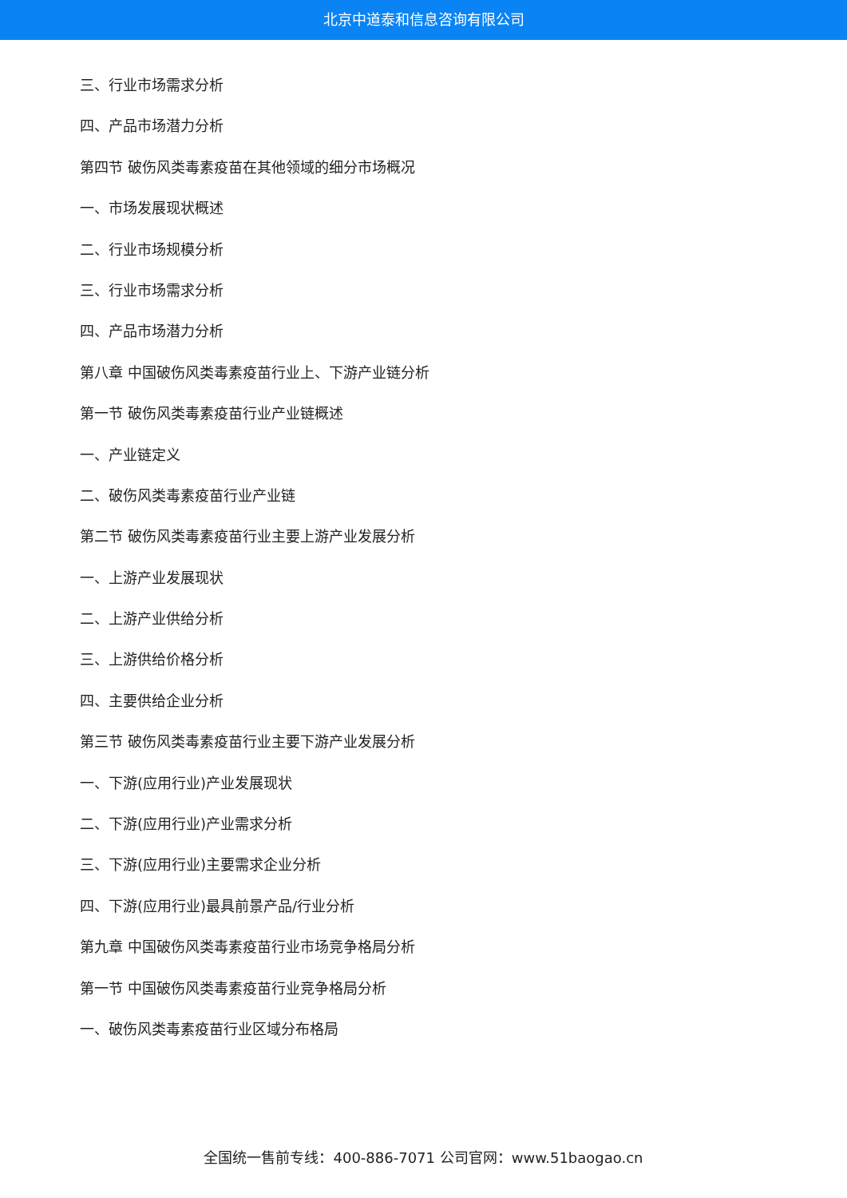北京中道泰和信息咨询有限公司
三、行业市场需求分析
四、产品市场潜力分析
第四节 破伤风类毒素疫苗在其他领域的细分市场概况
一、市场发展现状概述
二、行业市场规模分析
三、行业市场需求分析
四、产品市场潜力分析
第八章 中国破伤风类毒素疫苗行业上、下游产业链分析
第一节 破伤风类毒素疫苗行业产业链概述
一、产业链定义
二、破伤风类毒素疫苗行业产业链
第二节 破伤风类毒素疫苗行业主要上游产业发展分析
一、上游产业发展现状
二、上游产业供给分析
三、上游供给价格分析
四、主要供给企业分析
第三节 破伤风类毒素疫苗行业主要下游产业发展分析
一、下游(应用行业)产业发展现状
二、下游(应用行业)产业需求分析
三、下游(应用行业)主要需求企业分析
四、下游(应用行业)最具前景产品/行业分析
第九章 中国破伤风类毒素疫苗行业市场竞争格局分析
第一节 中国破伤风类毒素疫苗行业竞争格局分析
一、破伤风类毒素疫苗行业区域分布格局
全国统一售前专线：400-886-7071 公司官网：www.51baogao.cn